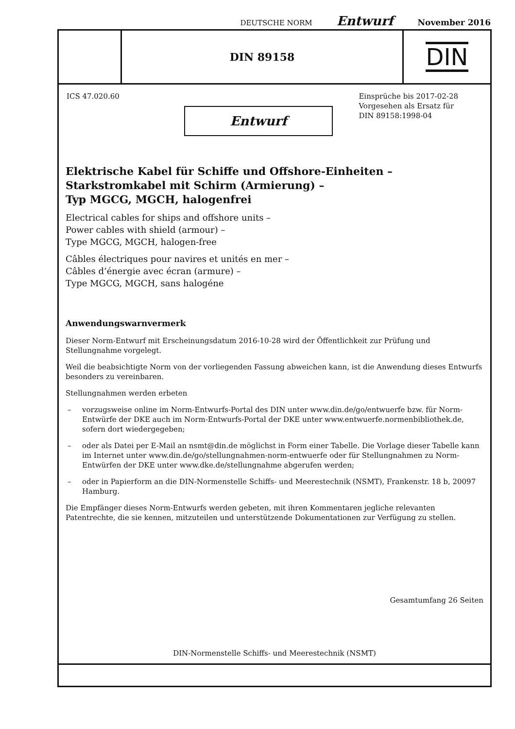DEUTSCHE NORM Entwurf November 2016
DIN 89158
DIN
ICS 47.020.60 Einsprüche bis 2017-02-28
Vorgesehen als Ersatz für
DIN 89158:1998-04
Entwurf
Elektrische Kabel für Schiffe und Offshore-Einheiten –
Starkstromkabel mit Schirm (Armierung) –
Typ MGCG, MGCH, halogenfrei
Electrical cables for ships and offshore units –
Power cables with shield (armour) –
Type MGCG, MGCH, halogen-free
Câbles électriques pour navires et unités en mer –
Câbles d’énergie avec écran (armure) –
Type MGCG, MGCH, sans halogéne
Anwendungswarnvermerk
Dieser Norm-Entwurf mit Erscheinungsdatum 2016-10-28 wird der Öffentlichkeit zur Prüfung und Stellungnahme vorgelegt.
Weil die beabsichtigte Norm von der vorliegenden Fassung abweichen kann, ist die Anwendung dieses Entwurfs besonders zu vereinbaren.
Stellungnahmen werden erbeten
– vorzugsweise online im Norm-Entwurfs-Portal des DIN unter www.din.de/go/entwuerfe bzw. für Norm-Entwürfe der DKE auch im Norm-Entwurfs-Portal der DKE unter www.entwuerfe.normenbibliothek.de, sofern dort wiedergegeben;
– oder als Datei per E-Mail an nsmt@din.de möglichst in Form einer Tabelle. Die Vorlage dieser Tabelle kann im Internet unter www.din.de/go/stellungnahmen-norm-entwuerfe oder für Stellungnahmen zu Norm-Entwürfen der DKE unter www.dke.de/stellungnahme abgerufen werden;
– oder in Papierform an die DIN-Normenstelle Schiffs- und Meerestechnik (NSMT), Frankenstr. 18 b, 20097 Hamburg.
Die Empfänger dieses Norm-Entwurfs werden gebeten, mit ihren Kommentaren jegliche relevanten Patentrechte, die sie kennen, mitzuteilen und unterstützende Dokumentationen zur Verfügung zu stellen.
Gesamtumfang 26 Seiten
DIN-Normenstelle Schiffs- und Meerestechnik (NSMT)